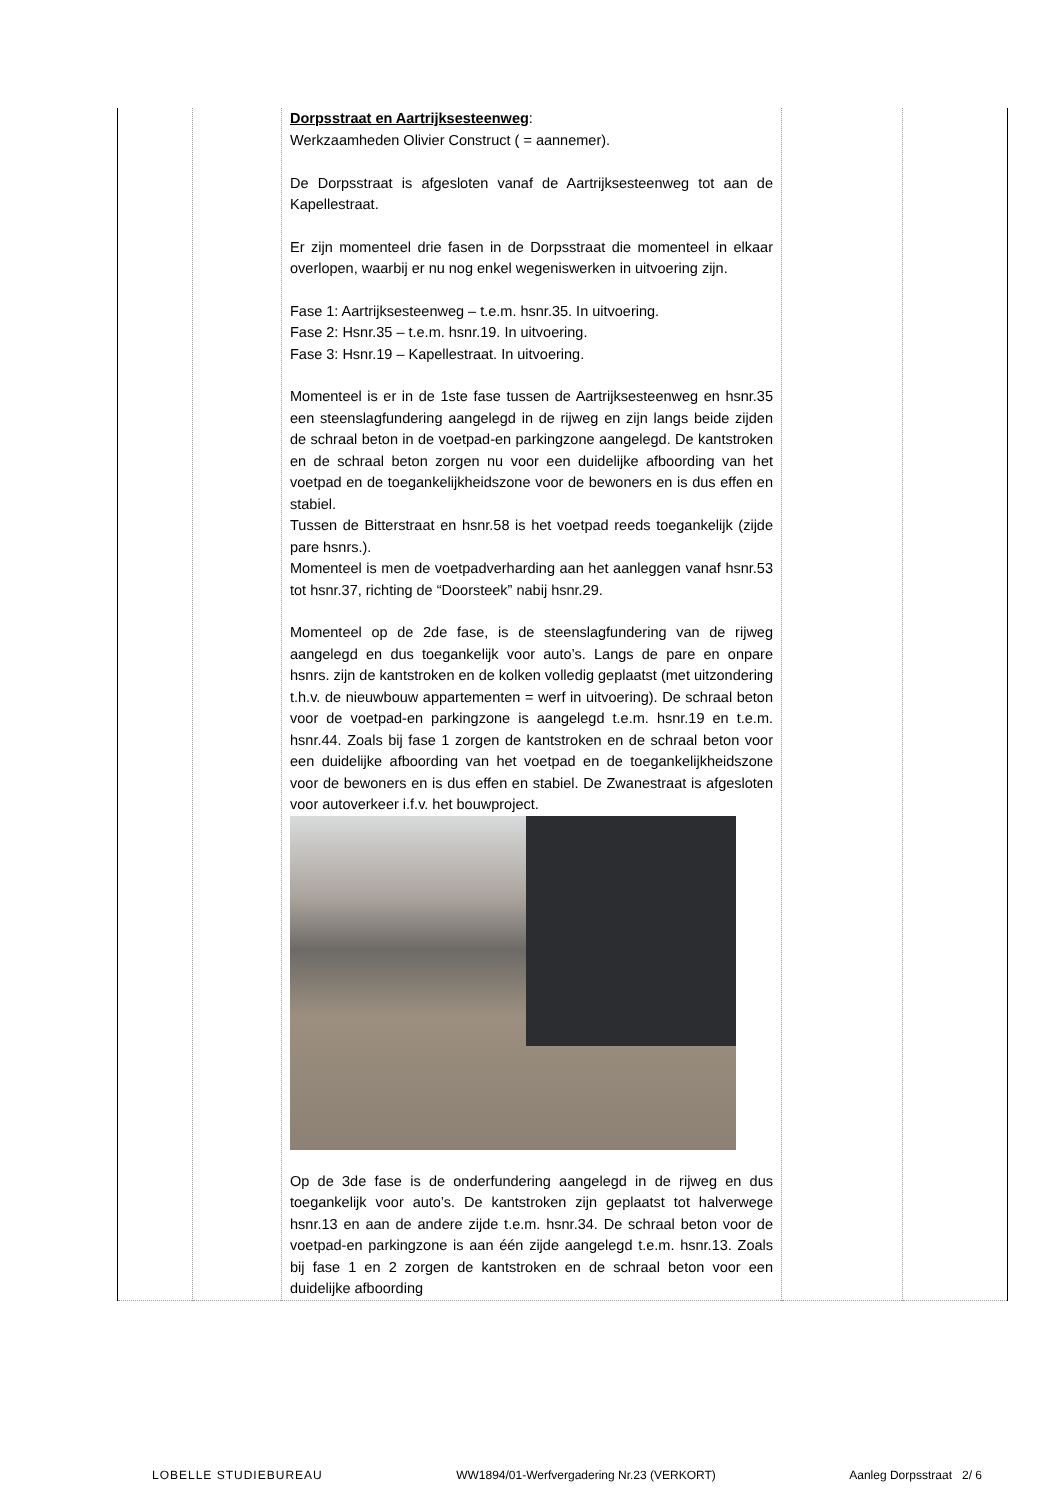| | | Dorpsstraat en Aartrijksesteenweg : Werkzaamheden Olivier Construct ( = aannemer). De Dorpsstraat is afgesloten vanaf de Aartrijksesteenweg tot aan de Kapellestraat. Er zijn momenteel drie fasen in de Dorpsstraat die momenteel in elkaar overlopen, waarbij er nu nog enkel wegeniswerken in uitvoering zijn. Fase 1: Aartrijksesteenweg – t.e.m. hsnr.35. In uitvoering. Fase 2: Hsnr.35 – t.e.m. hsnr.19. In uitvoering. Fase 3: Hsnr.19 – Kapellestraat. In uitvoering. Momenteel is er in de 1ste fase tussen de Aartrijksesteenweg en hsnr.35 een steenslagfundering aangelegd in de rijweg en zijn langs beide zijden de schraal beton in de voetpad-en parkingzone aangelegd. De kantstroken en de schraal beton zorgen nu voor een duidelijke afboording van het voetpad en de toegankelijkheidszone voor de bewoners en is dus effen en stabiel. Tussen de Bitterstraat en hsnr.58 is het voetpad reeds toegankelijk (zijde pare hsnrs.). Momenteel is men de voetpadverharding aan het aanleggen vanaf hsnr.53 tot hsnr.37, richting de “Doorsteek” nabij hsnr.29. Momenteel op de 2de fase, is de steenslagfundering van de rijweg aangelegd en dus toegankelijk voor auto’s. Langs de pare en onpare hsnrs. zijn de kantstroken en de kolken volledig geplaatst (met uitzondering t.h.v. de nieuwbouw appartementen = werf in uitvoering). De schraal beton voor de voetpad-en parkingzone is aangelegd t.e.m. hsnr.19 en t.e.m. hsnr.44. Zoals bij fase 1 zorgen de kantstroken en de schraal beton voor een duidelijke afboording van het voetpad en de toegankelijkheidszone voor de bewoners en is dus effen en stabiel. De Zwanestraat is afgesloten voor autoverkeer i.f.v. het bouwproject. Op de 3de fase is de onderfundering aangelegd in de rijweg en dus toegankelijk voor auto’s. De kantstroken zijn geplaatst tot halverwege hsnr.13 en aan de andere zijde t.e.m. hsnr.34. De schraal beton voor de voetpad-en parkingzone is aan één zijde aangelegd t.e.m. hsnr.13. Zoals bij fase 1 en 2 zorgen de kantstroken en de schraal beton voor een duidelijke afboording | | |
LOBELLE STUDIEBUREAU WW1894/01-Werfvergadering Nr.23 (VERKORT) Aanleg Dorpsstraat 2/ 6